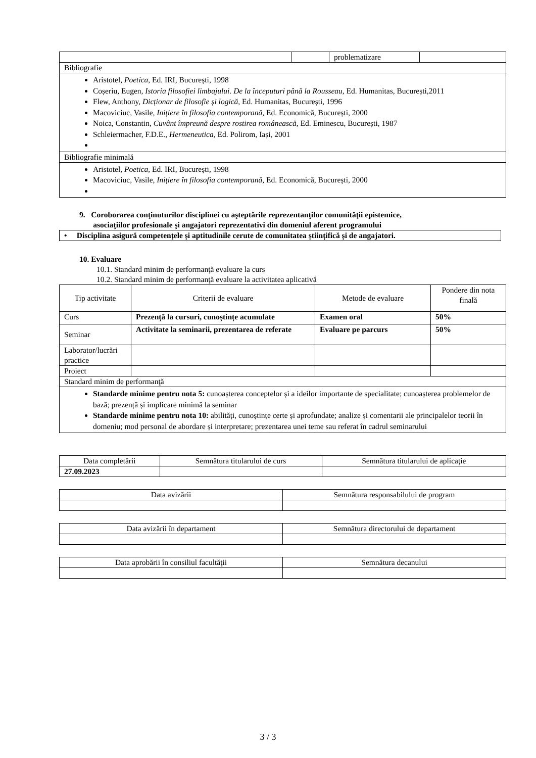| | | problematizare | |
| Bibliografie | | | |
| Aristotel, Poetica , Ed. IRI, București, 1998 Coșeriu, Eugen, Istoria filosofiei limbajului. De la începuturi până la Rousseau , Ed. Humanitas, București,2011 Flew, Anthony, Dicționar de filosofie și logică , Ed. Humanitas, București, 1996 Macoviciuc, Vasile, Inițiere în filosofia contemporană , Ed. Economică, București, 2000 Noica, Constantin, Cuvânt împreună despre rostirea românească , Ed. Eminescu, București, 1987 Schleiermacher, F.D.E., Hermeneutica , Ed. Polirom, Iași, 2001 | | | |
| Bibliografie minimală | | | |
| Aristotel, Poetica , Ed. IRI, București, 1998 Macoviciuc, Vasile, Inițiere în filosofia contemporană , Ed. Economică, București, 2000 | | | |
9. Coroborarea conţinuturilor disciplinei cu aşteptările reprezentanţilor comunităţii epistemice,
asociaţiilor profesionale şi angajatori reprezentativi din domeniul aferent programului
| • Disciplina asigură competențele și aptitudinile cerute de comunitatea științifică și de angajatori. |
10. Evaluare
10.1. Standard minim de performanţă evaluare la curs
10.2. Standard minim de performanţă evaluare la activitatea aplicativă
| Tip activitate | Criterii de evaluare | Metode de evaluare | Pondere din nota finală |
| --- | --- | --- | --- |
| Curs | Prezență la cursuri, cunoștințe acumulate | Examen oral | 50% |
| Seminar | Activitate la seminarii, prezentarea de referate | Evaluare pe parcurs | 50% |
| Laborator/lucrări practice | | | |
| Proiect | | | |
| Standard minim de performanţă | | | |
| Standarde minime pentru nota 5: cunoașterea conceptelor și a ideilor importante de specialitate; cunoașterea problemelor de bază; prezență și implicare minimă la seminar Standarde minime pentru nota 10: abilități, cunoștințe certe și aprofundate; analize și comentarii ale principalelor teorii în domeniu; mod personal de abordare și interpretare; prezentarea unei teme sau referat în cadrul seminarului | | | |
| Data completării | Semnătura titularului de curs | Semnătura titularului de aplicaţie |
| --- | --- | --- |
| 27.09.2023 | | |
| Data avizării | Semnătura responsabilului de program |
| --- | --- |
| Data avizării în departament | Semnătura directorului de departament |
| --- | --- |
| Data aprobării în consiliul facultăţii | Semnătura decanului |
| --- | --- |
3 / 3